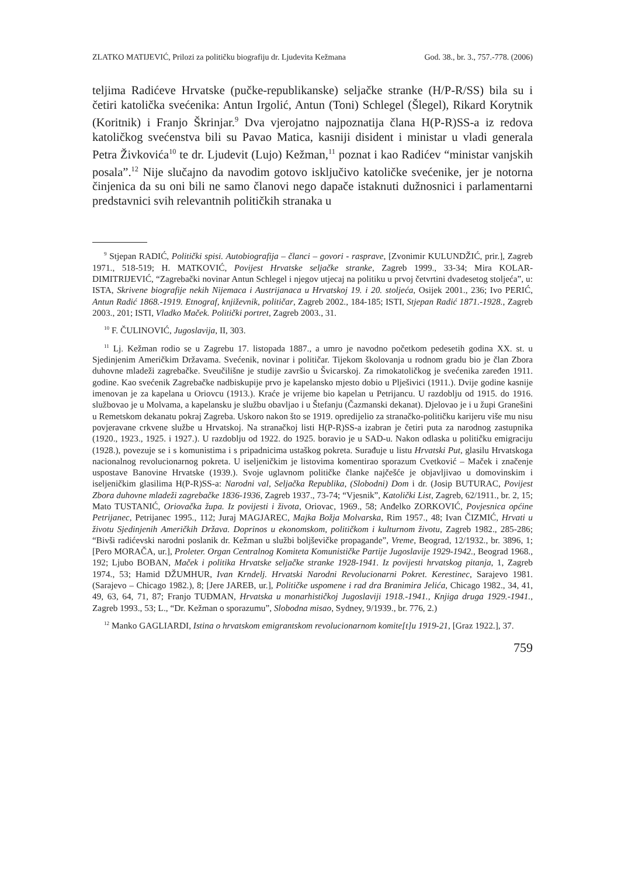ZLATKO MATIJEVIĆ, Prilozi za političku biografiju dr. Ljudevita Kežmana God. 38., br. 3., 757.-778. (2006)
teljima Radićeve Hrvatske (pučke-republikanske) seljačke stranke (H/P-R/SS) bila su i četiri katolička svećenika: Antun Irgolić, Antun (Toni) Schlegel (Šlegel), Rikard Korytnik (Koritnik) i Franjo Škrinjar.<sup>9</sup> Dva vjerojatno najpoznatija člana H(P-R)SS-a iz redova katoličkog svećenstva bili su Pavao Matica, kasniji disident i ministar u vladi generala Petra Živkovića<sup>10</sup> te dr. Ljudevit (Lujo) Kežman,<sup>11</sup> poznat i kao Radićev “ministar vanjskih posala”.<sup>12</sup> Nije slučajno da navodim gotovo isključivo katoličke svećenike, jer je notorna činjenica da su oni bili ne samo članovi nego dapače istaknuti dužnosnici i parlamentarni predstavnici svih relevantnih političkih stranaka u
<sup>9</sup> Stjepan RADIĆ, Politički spisi. Autobiografija – članci – govori - rasprave, [Zvonimir KULUNDŽIĆ, prir.], Zagreb 1971., 518-519; H. MATKOVIĆ, Povijest Hrvatske seljačke stranke, Zagreb 1999., 33-34; Mira KOLAR-DIMITRIJEVIĆ, “Zagrebački novinar Antun Schlegel i njegov utjecaj na politiku u prvoj četvrtini dvadesetog stoljeća”, u: ISTA, Skrivene biografije nekih Nijemaca i Austrijanaca u Hrvatskoj 19. i 20. stoljeća, Osijek 2001., 236; Ivo PERIĆ, Antun Radić 1868.-1919. Etnograf, književnik, političar, Zagreb 2002., 184-185; ISTI, Stjepan Radić 1871.-1928., Zagreb 2003., 201; ISTI, Vladko Maček. Politički portret, Zagreb 2003., 31.
<sup>10</sup> F. ČULINOVIĆ, Jugoslavija, II, 303.
<sup>11</sup> Lj. Kežman rodio se u Zagrebu 17. listopada 1887., a umro je navodno početkom pedesetih godina XX. st. u Sjedinjenim Američkim Državama. Svećenik, novinar i političar. Tijekom školovanja u rodnom gradu bio je član Zbora duhovne mladeži zagrebačke. Sveučilišne je studije završio u Švicarskoj. Za rimokatoličkog je svećenika zaređen 1911. godine. Kao svećenik Zagrebačke nadbiskupije prvo je kapelansko mjesto dobio u Plješivici (1911.). Dvije godine kasnije imenovan je za kapelana u Oriovcu (1913.). Kraće je vrijeme bio kapelan u Petrijancu. U razdoblju od 1915. do 1916. službovao je u Molvama, a kapelansku je službu obavljao i u Štefanju (Čazmanski dekanat). Djelovao je i u župi Granešini u Remetskom dekanatu pokraj Zagreba. Uskoro nakon što se 1919. opredijelio za stranačko-političku karijeru više mu nisu povjeravane crkvene službe u Hrvatskoj. Na stranačkoj listi H(P-R)SS-a izabran je četiri puta za narodnog zastupnika (1920., 1923., 1925. i 1927.). U razdoblju od 1922. do 1925. boravio je u SAD-u. Nakon odlaska u političku emigraciju (1928.), povezuje se i s komunistima i s pripadnicima ustaškog pokreta. Surađuje u listu Hrvatski Put, glasilu Hrvatskoga nacionalnog revolucionarnog pokreta. U iseljeničkim je listovima komentirao sporazum Cvetković – Maček i značenje uspostave Banovine Hrvatske (1939.). Svoje uglavnom političke članke najčešće je objavljivao u domovinskim i iseljeničkim glasilima H(P-R)SS-a: Narodni val, Seljačka Republika, (Slobodni) Dom i dr. (Josip BUTURAC, Povijest Zbora duhovne mladeži zagrebačke 1836-1936, Zagreb 1937., 73-74; “Vjesnik”, Katolički List, Zagreb, 62/1911., br. 2, 15; Mato TUSTANIĆ, Oriovačka župa. Iz povijesti i života, Oriovac, 1969., 58; Anđelko ZORKOVIĆ, Povjesnica općine Petrijanec, Petrijanec 1995., 112; Juraj MAGJAREC, Majka Božja Molvarska, Rim 1957., 48; Ivan ČIZMIĆ, Hrvati u životu Sjedinjenih Američkih Država. Doprinos u ekonomskom, političkom i kulturnom životu, Zagreb 1982., 285-286; “Bivši radićevski narodni poslanik dr. Kežman u službi boljševičke propagande”, Vreme, Beograd, 12/1932., br. 3896, 1; [Pero MORAČA, ur.], Proleter. Organ Centralnog Komiteta Komunističke Partije Jugoslavije 1929-1942., Beograd 1968., 192; Ljubo BOBAN, Maček i politika Hrvatske seljačke stranke 1928-1941. Iz povijesti hrvatskog pitanja, 1, Zagreb 1974., 53; Hamid DŽUMHUR, Ivan Krndelj. Hrvatski Narodni Revolucionarni Pokret. Kerestinec, Sarajevo 1981. (Sarajevo – Chicago 1982.), 8; [Jere JAREB, ur.], Političke uspomene i rad dra Branimira Jelića, Chicago 1982., 34, 41, 49, 63, 64, 71, 87; Franjo TUĐMAN, Hrvatska u monarhističkoj Jugoslaviji 1918.-1941., Knjiga druga 1929.-1941., Zagreb 1993., 53; L., “Dr. Kežman o sporazumu”, Slobodna misao, Sydney, 9/1939., br. 776, 2.)
<sup>12</sup> Manko GAGLIARDI, Istina o hrvatskom emigrantskom revolucionarnom komite[t]u 1919-21, [Graz 1922.], 37.
759